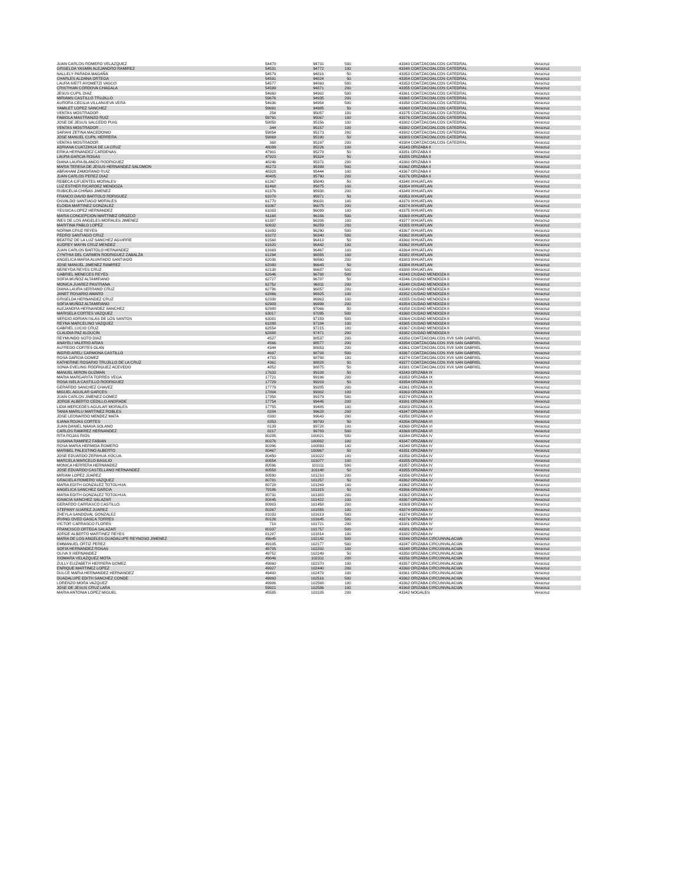| JUAN CARLOS ROMERO VELAZQUEZ | 54478 | 94731 | 500 | 43343 COATZACOALCOS CATEDRAL | Veracruz |
| GRISELDA YASMIN ALEJANDRO RAMIREZ | 54531 | 94772 | 100 | 43348 COATZACOALCOS CATEDRAL | Veracruz |
| NALLELY PARADA MAGAÑA | 54579 | 94816 | 50 | 43353 COATZACOALCOS CATEDRAL | Veracruz |
| CHARLES ALDANA ORTEGA | 54591 | 94824 | 50 | 43354 COATZACOALCOS CATEDRAL | Veracruz |
| LAURA IVETT AYOMETZI VASCO | 54577 | 94860 | 500 | 43353 COATZACOALCOS CATEDRAL | Veracruz |
| CRISTHIAN CORDOVA CHAGALA | 54599 | 94871 | 200 | 43355 COATZACOALCOS CATEDRAL | Veracruz |
| JESUS CUPIL DIAZ | 54660 | 94902 | 500 | 43361 COATZACOALCOS CATEDRAL | Veracruz |
| MIRIAMS CASTILLO TRUJILLO | 59676 | 94935 | 200 | 43365 COATZACOALCOS CATEDRAL | Veracruz |
| AURORA CECILIA VILLANUEVA VERA | 54636 | 94954 | 500 | 43358 COATZACOALCOS CATEDRAL | Veracruz |
| YAMILET LOPEZ SANCHEZ | 59691 | 94985 | 50 | 43368 COATZACOALCOS CATEDRAL | Veracruz |
| VENTAS MOSTRADOR . | 254 | 95057 | 100 | 43375 COATZACOALCOS CATEDRAL | Veracruz |
| FABIOLA MASTRANZO RUIZ | 59791 | 95067 | 100 | 43376 COATZACOALCOS CATEDRAL | Veracruz |
| JOSE DE JESUS SALCEDO PUIG | 59858 | 95156 | 100 | 43382 COATZACOALCOS CATEDRAL | Veracruz |
| VENTAS MOSTRADOR . | 344 | 95157 | 100 | 43382 COATZACOALCOS CATEDRAL | Veracruz |
| SARAHI ZETINA MACEDONIO | 59854 | 95173 | 200 | 43382 COATZACOALCOS CATEDRAL | Veracruz |
| JOSE MANUEL CUPIL HERRERA | 59869 | 95190 | 50 | 43383 COATZACOALCOS CATEDRAL | Veracruz |
| VENTAS MOSTRADOR . | 368 | 95197 | 200 | 43384 COATZACOALCOS CATEDRAL | Veracruz |
| ADRIANA CUATZIHUA DE LA CRUZ | 48099 | 95226 | 100 | 43343 ORIZABA II | Veracruz |
| ERIKA HERNANDEZ CARDENAS | 47901 | 95279 | 50 | 43351 ORIZABA II | Veracruz |
| LAURA GARCIA ROSAS | 47923 | 95324 | 50 | 43355 ORIZABA II | Veracruz |
| DIANA LAURA BLANCO RODRIGUEZ | 48246 | 95371 | 200 | 43360 ORIZABA II | Veracruz |
| MARIA TERESA DE JESUS HERNANDEZ SALOMON | 48273 | 95399 | 500 | 43362 ORIZABA II | Veracruz |
| ABRAHAM ZAMORANO RUIZ | 48328 | 95444 | 100 | 43367 ORIZABA II | Veracruz |
| JUAN CARLOS PEREZ DIAZ | 48405 | 95790 | 200 | 43376 ORIZABA II | Veracruz |
| REBECA CIFUENTES MORALES | 61367 | 95840 | 50 | 43348 IXHUATLAN | Veracruz |
| LUZ ESTHER RICARDEZ MENDOZA | 61468 | 95875 | 100 | 43354 IXHUATLAN | Veracruz |
| RUBICELIA CHIÑAS JIMENEZ | 61376 | 95938 | 200 | 43349 IXHUATLAN | Veracruz |
| FRANCO DAVID BARTOLO RDRIGUEZ | 61078 | 95971 | 50 | 43353 IXHUATLAN | Veracruz |
| OSVALDO SANTIAGO MORALES | 61770 | 96031 | 100 | 43370 IXHUATLAN | Veracruz |
| ELOIDA MARTINEZ GONZALEZ | 61067 | 96075 | 200 | 43374 IXHUATLAN | Veracruz |
| YESSICA LOPEZ HERNANDEZ | 61003 | 96099 | 100 | 43375 IXHUATLAN | Veracruz |
| MARIA CONCEPCION MARTINEZ OROZCO | 61168 | 96156 | 500 | 43369 IXHUATLAN | Veracruz |
| INES DE LOS ANGELES MORALES JIMENEZ | 61387 | 96206 | 100 | 43377 IXHUATLAN | Veracruz |
| MARITINA PABLO LOPEZ | 60932 | 96259 | 200 | 43355 IXHUATLAN | Veracruz |
| NORMA CRUZ REYES | 61693 | 96290 | 500 | 43367 IXHUATLAN | Veracruz |
| PEDRO SANTIAGO CRUZ | 61072 | 96340 | 500 | 43362 IXHUATLAN | Veracruz |
| BEATRIZ DE LA LUZ SANCHEZ AGUIRRE | 61568 | 96413 | 50 | 43360 IXHUATLAN | Veracruz |
| AUDREY MAYIN CRUZ MENDEZ | 61620 | 96442 | 100 | 43362 IXHUATLAN | Veracruz |
| JUAN CARLOS BARTOLO HERNANDEZ | 61669 | 96467 | 100 | 43364 IXHUATLAN | Veracruz |
| CYNTHIA DEL CARMEN RODRIGUEZ ZABALZA | 61294 | 96555 | 100 | 43382 IXHUATLAN | Veracruz |
| ANGELICA MARIA ALVARADO SANTIAGO | 62036 | 96560 | 200 | 43383 IXHUATLAN | Veracruz |
| JOSE MANUEL JIMENEZ RAMIREZ | 62080 | 96643 | 50 | 43384 IXHUATLAN | Veracruz |
| NEREYDA REYES CRUZ | 62138 | 96687 | 500 | 43388 IXHUATLAN | Veracruz |
| GABRIEL MENECES REYES | 62646 | 96708 | 500 | 43343 CIUDAD MENDOZA II | Veracruz |
| SOFIA MUÑOZ ALTAMIRANO | 62727 | 96787 | 50 | 43346 CIUDAD MENDOZA II | Veracruz |
| MONICA JUAREZ PASTRANA | 62752 | 96811 | 200 | 43348 CIUDAD MENDOZA II | Veracruz |
| DIANA LAURA SERRANO CRUZ | 62796 | 96857 | 200 | 43349 CIUDAD MENDOZA II | Veracruz |
| JANET ROSARIO AMARO | 62866 | 96925 | 100 | 43352 CIUDAD MENDOZA II | Veracruz |
| GRISELDA HERNANDEZ CRUZ | 62338 | 96963 | 100 | 43355 CIUDAD MENDOZA II | Veracruz |
| SOFIA MUÑOZ ALTAMIRANO | 62909 | 96999 | 200 | 43354 CIUDAD MENDOZA II | Veracruz |
| ALEJANDRA HERNANDEZ SANCHEZ | 62988 | 97066 | 50 | 43358 CIUDAD MENDOZA II | Veracruz |
| MARISELA CORTES VAZQUEZ | 63017 | 97095 | 500 | 43360 CIUDAD MENDOZA II | Veracruz |
| SERGIO ADRIAN ISLAS DE LOS SANTOS | 63081 | 97159 | 500 | 43364 CIUDAD MENDOZA II | Veracruz |
| REYNA MARCELINO VAZQUEZ | 61898 | 97184 | 100 | 43365 CIUDAD MENDOZA II | Veracruz |
| GABRIEL LUCIO CRUZ | 62554 | 97215 | 100 | 43367 CIUDAD MENDOZA II | Veracruz |
| CLAUDIA PAZ ALDUCIN | 62888 | 97471 | 200 | 43382 CIUDAD MENDOZA II | Veracruz |
| REYMUNDO SOTO DIAZ | 4527 | 98537 | 200 | 43350 COATZACOALCOS XVII SAN GABRIEL | Veracruz |
| ANAYELI VALERIO ARIAS | 4566 | 98577 | 200 | 43354 COATZACOALCOS XVII SAN GABRIEL | Veracruz |
| ALFREDO CORTES OLAN | 4344 | 98653 | 200 | 43361 COATZACOALCOS XVII SAN GABRIEL | Veracruz |
| INGRID ARELI CARMONA CASTILLO | 4697 | 98708 | 500 | 43367 COATZACOALCOS XVII SAN GABRIEL | Veracruz |
| ROSA GARCIA GOMEZ | 4783 | 98798 | 100 | 43374 COATZACOALCOS XVII SAN GABRIEL | Veracruz |
| KATHERINE ROSARIO TRUJILLO DE LA CRUZ | 4361 | 98828 | 50 | 43377 COATZACOALCOS XVII SAN GABRIEL | Veracruz |
| SONIA EVELING RODRIGUEZ ACEVEDO | 4852 | 98875 | 50 | 43381 COATZACOALCOS XVII SAN GABRIEL | Veracruz |
| MANUEL MIRON GUZMAN | 17633 | 99108 | 50 | 43343 ORIZABA IX | Veracruz |
| MARIA MARGARITA TORRES VEGA | 17721 | 99196 | 200 | 43353 ORIZABA IX | Veracruz |
| ROSA ISELA CASTILLO RODRIGUEZ | 17729 | 99203 | 50 | 43354 ORIZABA IX | Veracruz |
| GERARDO SANCHEZ CHAVEZ | 17779 | 99285 | 200 | 43361 ORIZABA IX | Veracruz |
| MIGUEL AGUILAR GARCES | 17804 | 99302 | 100 | 43363 ORIZABA IX | Veracruz |
| JUAN CARLOS JIMENEZ GOMEZ | 17358 | 99379 | 500 | 43374 ORIZABA IX | Veracruz |
| JORGE ALBERTO CEDILLO ANDRADE | 17754 | 99445 | 200 | 43381 ORIZABA IX | Veracruz |
| LIDIA MERCEDES AGUILAR MORALES | 17755 | 99485 | 100 | 43383 ORIZABA IX | Veracruz |
| TANIA MARILU MARTINEZ ROBLES | 8284 | 99628 | 200 | 43347 ORIZABA VI | Veracruz |
| JOSE LEONARDO MENDEZ MATA | 8300 | 99643 | 200 | 43350 ORIZABA VI | Veracruz |
| ILIANA ROJAS CORTES | 8353 | 99700 | 50 | 43356 ORIZABA VI | Veracruz |
| JUAN DANIEL NAAVA SOLANO | 8139 | 99728 | 100 | 43360 ORIZABA VI | Veracruz |
| CARLOS RAMIREZ HERNANDEZ | 8217 | 99783 | 500 | 43369 ORIZABA VI | Veracruz |
| RITA ROJAS RIOS | 80285 | 100821 | 500 | 43344 ORIZABA IV | Veracruz |
| SUSANA RAMIREZ FABIAN | 80376 | 100882 | 100 | 43347 ORIZABA IV | Veracruz |
| ROSA MARIA HERMIDA ROMERO | 80396 | 100893 | 100 | 43348 ORIZABA IV | Veracruz |
| MARIBEL PALESTINO ALBERTO | 80467 | 100967 | 50 | 43351 ORIZABA IV | Veracruz |
| JOSE EDUARDO ZEPAHUA XOCUA | 80450 | 101022 | 100 | 43350 ORIZABA IV | Veracruz |
| MARCELA MARCELO BASILIO | 80554 | 101077 | 100 | 43355 ORIZABA IV | Veracruz |
| MONICA HERRERA HERNANDEZ | 80596 | 101111 | 500 | 43357 ORIZABA IV | Veracruz |
| JOSE EDUARDO CASTELLANO HERNANDEZ | 80558 | 101148 | 50 | 43355 ORIZABA IV | Veracruz |
| MIRIAM LOPEZ JUAREZ | 80590 | 101210 | 200 | 43356 ORIZABA IV | Veracruz |
| GRACIELA ROMERO VAZQUEZ | 80701 | 101257 | 50 | 43362 ORIZABA IV | Veracruz |
| MARIA EDITH GONZALEZ TOTOLHUA | 80728 | 101269 | 100 | 43362 ORIZABA IV | Veracruz |
| ANGELICA SANCHEZ GARCIA | 79186 | 101315 | 50 | 43366 ORIZABA IV | Veracruz |
| MARIA EDITH GONZALEZ TOTOLHUA | 80731 | 101383 | 200 | 43362 ORIZABA IV | Veracruz |
| IGNACIA SANCHEZ SALAZAR | 80845 | 101422 | 100 | 43367 ORIZABA IV | Veracruz |
| GERARDO CARRASCO CASTILLO | 80903 | 101458 | 200 | 43369 ORIZABA IV | Veracruz |
| STEPANY SUAREZ JUAREZ | 80267 | 101555 | 100 | 43374 ORIZABA IV | Veracruz |
| ZHEYLA SANDOVAL GONZALEZ | 81033 | 101619 | 500 | 43374 ORIZABA IV | Veracruz |
| IRVING OVED GASCA TORRES | 80126 | 101645 | 500 | 43376 ORIZABA IV | Veracruz |
| VICTOR CARRASCO FLORES | 718 | 101721 | 200 | 43381 ORIZABA IV | Veracruz |
| FRANCISCO ORTEGA SALAZAR | 80337 | 101757 | 500 | 43381 ORIZABA IV | Veracruz |
| JORGE ALBERTO MARTINEZ REYES | 81207 | 101814 | 100 | 43382 ORIZABA IV | Veracruz |
| MARIA DE LOS ANGELES GUADALUPE REYNOSO JIMENEZ | 49645 | 102142 | 500 | 43346 ORIZABA CIRCUNVALACIàN | Veracruz |
| EMMANUEL ORTIZ PEREZ | 49105 | 102177 | 500 | 43347 ORIZABA CIRCUNVALACIàN | Veracruz |
| SOFIA HERNANDEZ ROSAS | 49705 | 102202 | 100 | 43348 ORIZABA CIRCUNVALACIàN | Veracruz |
| OLIVA X HERNANDEZ | 49752 | 102249 | 50 | 43350 ORIZABA CIRCUNVALACIàN | Veracruz |
| XIOMARA VELAZQUEZ MOTA | 49846 | 102311 | 200 | 43356 ORIZABA CIRCUNVALACIàN | Veracruz |
| ZULLY ELIZABETH HERRERA GOMEZ | 49860 | 102370 | 100 | 43357 ORIZABA CIRCUNVALACIàN | Veracruz |
| ENRIQUE MARTINEZ LOPEZ | 49927 | 102440 | 200 | 43360 ORIZABA CIRCUNVALACIàN | Veracruz |
| DULCE MARIA HERNANDEZ HERNANDEZ | 49400 | 102479 | 100 | 43361 ORIZABA CIRCUNVALACIàN | Veracruz |
| DUADALUPE EDITH SANCHEZ CONDE | 49993 | 102516 | 500 | 43362 ORIZABA CIRCUNVALACIàN | Veracruz |
| LORENZO MORA VAZQUEZ | 49986 | 102568 | 100 | 43362 ORIZABA CIRCUNVALACIàN | Veracruz |
| JOSE DE JESUS CRUZ LARA | 59921 | 102586 | 100 | 43368 ORIZABA CIRCUNVALACIàN | Veracruz |
| MARIA ANTONIA LOPEZ MIGUEL | 45585 | 103105 | 200 | 43342 NOGALES | Veracruz |